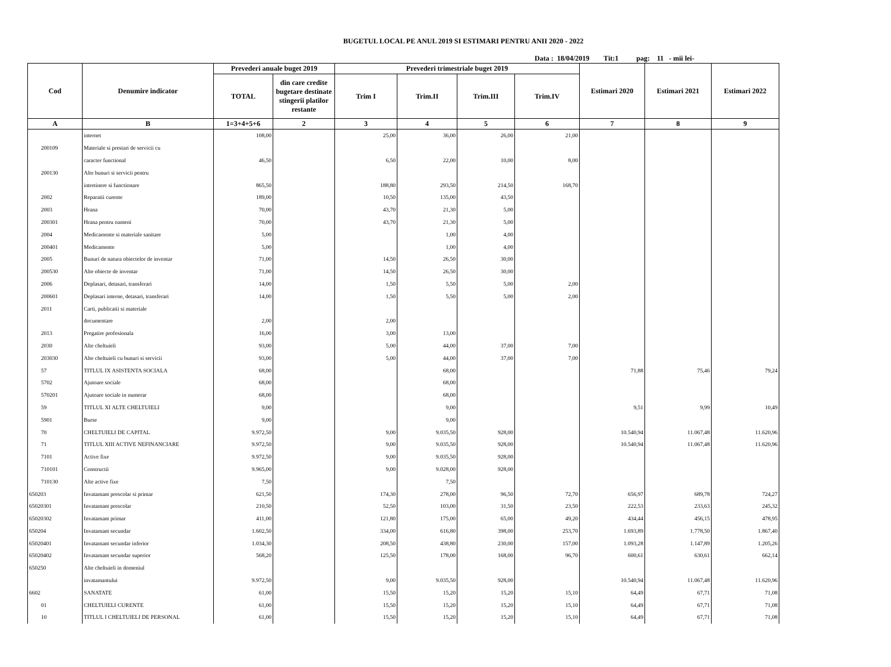BUGETUL LOCAL PE ANUL 2019 SI ESTIMARI PENTRU ANII 2020 - 2022
Data : 18/04/2019 Tit:1 pag: 11 - mii lei-
| Cod | Denumire indicator | Prevederi anuale buget 2019 | | Prevederi trimestriale buget 2019 | | | | Estimari 2020 | Estimari 2021 | Estimari 2022 |
| --- | --- | --- | --- | --- | --- | --- | --- | --- | --- | --- |
| | | TOTAL | din care credite bugetare destinate stingerii platilor restante | Trim I | Trim.II | Trim.III | Trim.IV | | | |
| A | B | 1=3+4+5+6 | 2 | 3 | 4 | 5 | 6 | 7 | 8 | 9 |
| | internet | 108,00 | | 25,00 | 36,00 | 26,00 | 21,00 | | | |
| 200109 | Materiale si prestari de servicii cu | | | | | | | | | |
| | caracter functional | 46,50 | | 6,50 | 22,00 | 10,00 | 8,00 | | | |
| 200130 | Alte bunuri si servicii pentru | | | | | | | | | |
| | intretinere si functionare | 865,50 | | 188,80 | 293,50 | 214,50 | 168,70 | | | |
| 2002 | Reparatii curente | 189,00 | | 10,50 | 135,00 | 43,50 | | | | |
| 2003 | Hrana | 70,00 | | 43,70 | 21,30 | 5,00 | | | | |
| 200301 | Hrana pentru oameni | 70,00 | | 43,70 | 21,30 | 5,00 | | | | |
| 2004 | Medicamente si materiale sanitare | 5,00 | | | 1,00 | 4,00 | | | | |
| 200401 | Medicamente | 5,00 | | | 1,00 | 4,00 | | | | |
| 2005 | Bunuri de natura obiectelor de inventar | 71,00 | | 14,50 | 26,50 | 30,00 | | | | |
| 200530 | Alte obiecte de inventar | 71,00 | | 14,50 | 26,50 | 30,00 | | | | |
| 2006 | Deplasari, detasari, transferari | 14,00 | | 1,50 | 5,50 | 5,00 | 2,00 | | | |
| 200601 | Deplasari interne, detasari, transferari | 14,00 | | 1,50 | 5,50 | 5,00 | 2,00 | | | |
| 2011 | Carti, publicatii si materiale | | | | | | | | | |
| | documentare | 2,00 | | 2,00 | | | | | | |
| 2013 | Pregatire profesionala | 16,00 | | 3,00 | 13,00 | | | | | |
| 2030 | Alte cheltuieli | 93,00 | | 5,00 | 44,00 | 37,00 | 7,00 | | | |
| 203030 | Alte cheltuieli cu bunuri si servicii | 93,00 | | 5,00 | 44,00 | 37,00 | 7,00 | | | |
| 57 | TITLUL IX ASISTENTA SOCIALA | 68,00 | | | 68,00 | | | 71,88 | 75,46 | 79,24 |
| 5702 | Ajutoare sociale | 68,00 | | | 68,00 | | | | | |
| 570201 | Ajutoare sociale in numerar | 68,00 | | | 68,00 | | | | | |
| 59 | TITLUL XI ALTE CHELTUIELI | 9,00 | | | 9,00 | | | 9,51 | 9,99 | 10,49 |
| 5901 | Burse | 9,00 | | | 9,00 | | | | | |
| 70 | CHELTUIELI DE CAPITAL | 9.972,50 | | 9,00 | 9.035,50 | 928,00 | | 10.540,94 | 11.067,48 | 11.620,96 |
| 71 | TITLUL XIII ACTIVE NEFINANCIARE | 9.972,50 | | 9,00 | 9.035,50 | 928,00 | | 10.540,94 | 11.067,48 | 11.620,96 |
| 7101 | Active fixe | 9.972,50 | | 9,00 | 9.035,50 | 928,00 | | | | |
| 710101 | Constructii | 9.965,00 | | 9,00 | 9.028,00 | 928,00 | | | | |
| 710130 | Alte active fixe | 7,50 | | | 7,50 | | | | | |
| 650203 | Invatamant prescolar si primar | 621,50 | | 174,30 | 278,00 | 96,50 | 72,70 | 656,97 | 689,78 | 724,27 |
| 65020301 | Invatamant prescolar | 210,50 | | 52,50 | 103,00 | 31,50 | 23,50 | 222,53 | 233,63 | 245,32 |
| 65020302 | Invatamant primar | 411,00 | | 121,80 | 175,00 | 65,00 | 49,20 | 434,44 | 456,15 | 478,95 |
| 650204 | Invatamant secundar | 1.602,50 | | 334,00 | 616,80 | 398,00 | 253,70 | 1.693,89 | 1.778,50 | 1.867,40 |
| 65020401 | Invatamant secundar inferior | 1.034,30 | | 208,50 | 438,80 | 230,00 | 157,00 | 1.093,28 | 1.147,89 | 1.205,26 |
| 65020402 | Invatamant secundar superior | 568,20 | | 125,50 | 178,00 | 168,00 | 96,70 | 600,61 | 630,61 | 662,14 |
| 650250 | Alte cheltuieli in domeniul | | | | | | | | | |
| | invatamantului | 9.972,50 | | 9,00 | 9.035,50 | 928,00 | | 10.540,94 | 11.067,48 | 11.620,96 |
| 6602 | SANATATE | 61,00 | | 15,50 | 15,20 | 15,20 | 15,10 | 64,49 | 67,71 | 71,08 |
| 01 | CHELTUIELI CURENTE | 61,00 | | 15,50 | 15,20 | 15,20 | 15,10 | 64,49 | 67,71 | 71,08 |
| 10 | TITLUL I CHELTUIELI DE PERSONAL | 61,00 | | 15,50 | 15,20 | 15,20 | 15,10 | 64,49 | 67,71 | 71,08 |